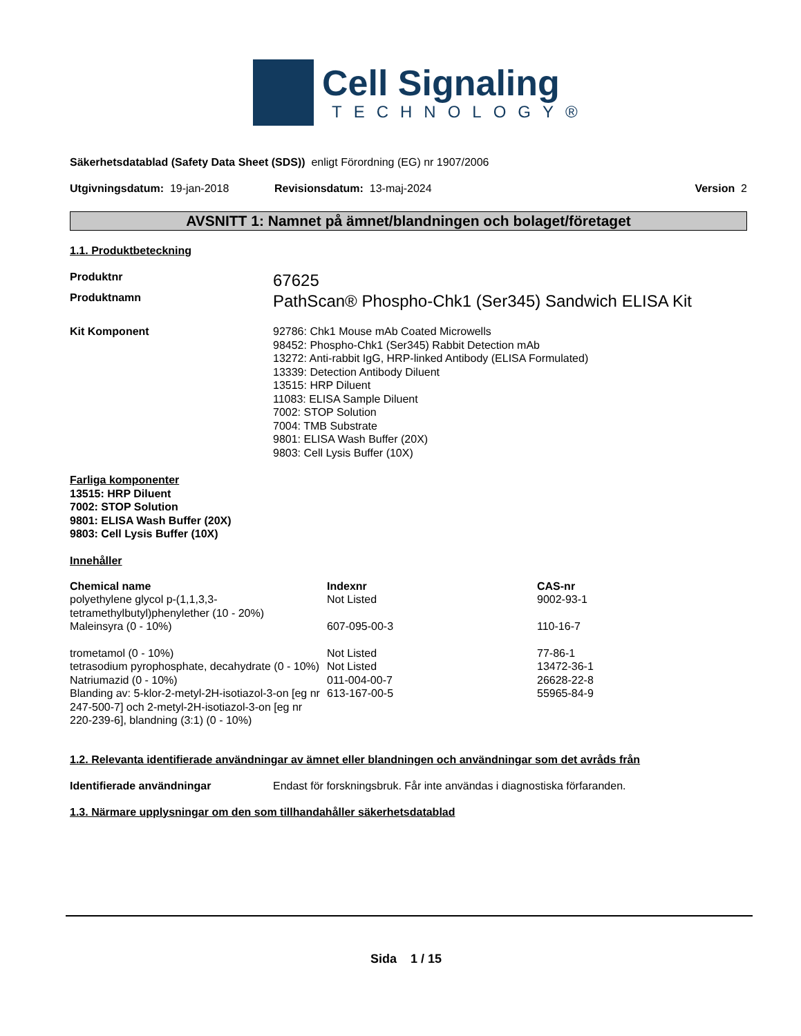Cell Signaling
TECHNOLOGY®
Säkerhetsdatablad (Safety Data Sheet (SDS)) enligt Förordning (EG) nr 1907/2006
Utgivningsdatum: 19-jan-2018 Revisionsdatum: 13-maj-2024 Version 2
AVSNITT 1: Namnet på ämnet/blandningen och bolaget/företaget
1.1. Produktbeteckning
Produktnr 67625
Produktnamn PathScan® Phospho-Chk1 (Ser345) Sandwich ELISA Kit
Kit Komponent 92786: Chk1 Mouse mAb Coated Microwells
98452: Phospho-Chk1 (Ser345) Rabbit Detection mAb
13272: Anti-rabbit IgG, HRP-linked Antibody (ELISA Formulated)
13339: Detection Antibody Diluent
13515: HRP Diluent
11083: ELISA Sample Diluent
7002: STOP Solution
7004: TMB Substrate
9801: ELISA Wash Buffer (20X)
9803: Cell Lysis Buffer (10X)
Farliga komponenter
13515: HRP Diluent
7002: STOP Solution
9801: ELISA Wash Buffer (20X)
9803: Cell Lysis Buffer (10X)
Innehåller
| Chemical name | Indexnr | CAS-nr |
| --- | --- | --- |
| polyethylene glycol p-(1,1,3,3-tetramethylbutyl)phenylether (10 - 20%) | Not Listed | 9002-93-1 |
| Maleinsyra (0 - 10%) | 607-095-00-3 | 110-16-7 |
| trometamol (0 - 10%) | Not Listed | 77-86-1 |
| tetrasodium pyrophosphate, decahydrate (0 - 10%) | Not Listed | 13472-36-1 |
| Natriumazid (0 - 10%) | 011-004-00-7 | 26628-22-8 |
| Blanding av: 5-klor-2-metyl-2H-isotiazol-3-on [eg nr 247-500-7] och 2-metyl-2H-isotiazol-3-on [eg nr 220-239-6], blandning (3:1) (0 - 10%) | 613-167-00-5 | 55965-84-9 |
1.2. Relevanta identifierade användningar av ämnet eller blandningen och användningar som det avråds från
Identifierade användningar Endast för forskningsbruk. Får inte användas i diagnostiska förfaranden.
1.3. Närmare upplysningar om den som tillhandahåller säkerhetsdatablad
Sida 1 / 15